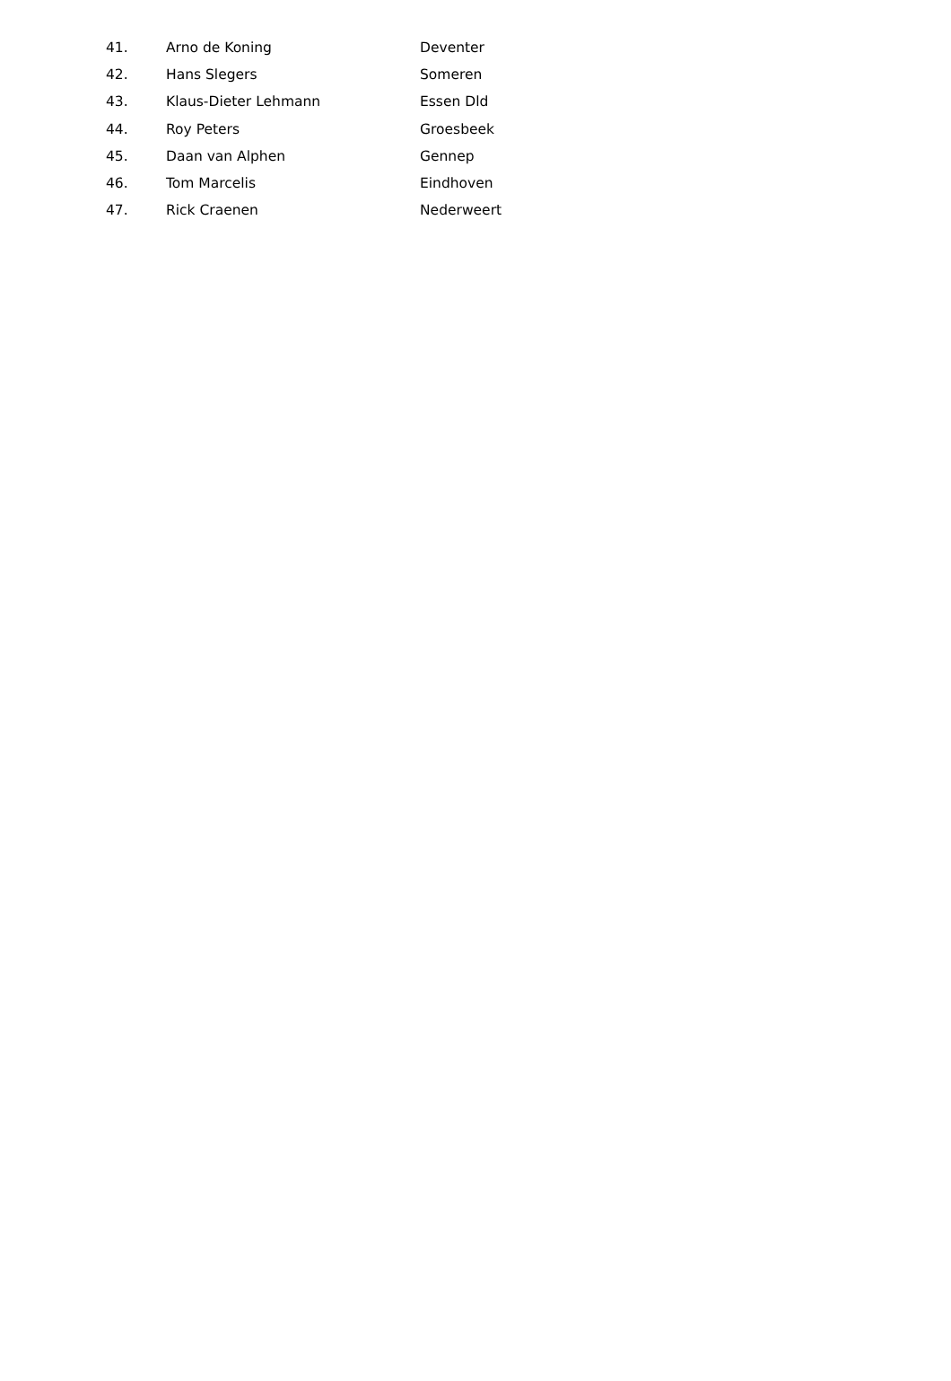| 41. | Arno de Koning | Deventer |
| 42. | Hans Slegers | Someren |
| 43. | Klaus-Dieter Lehmann | Essen Dld |
| 44. | Roy Peters | Groesbeek |
| 45. | Daan van Alphen | Gennep |
| 46. | Tom Marcelis | Eindhoven |
| 47. | Rick Craenen | Nederweert |